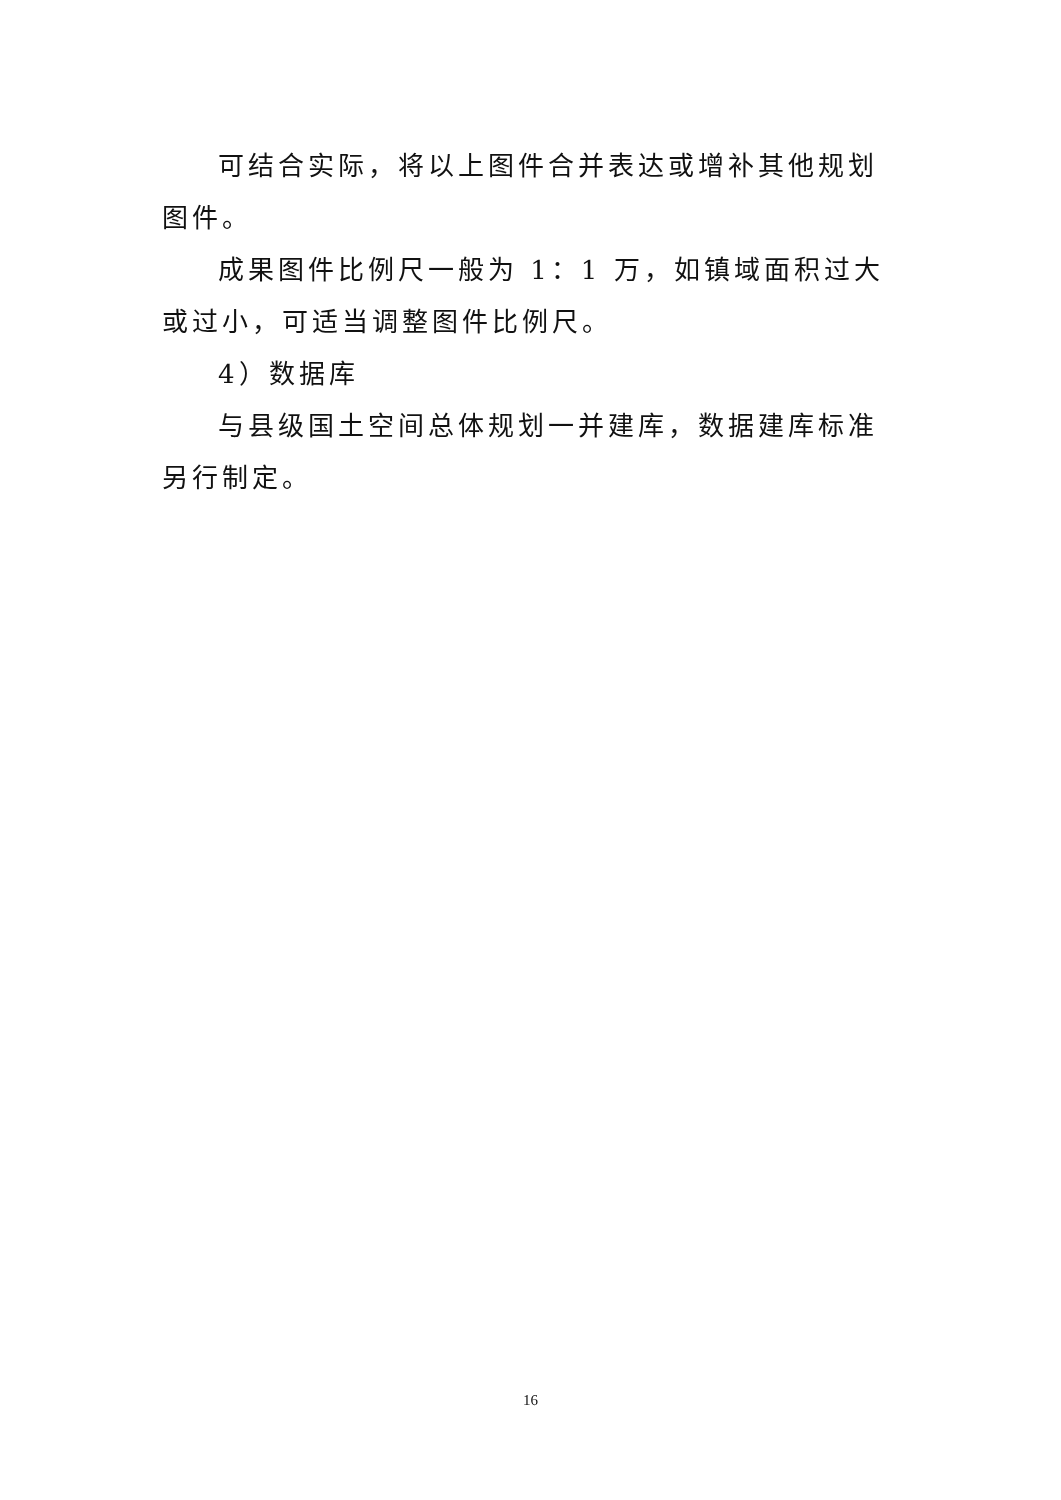可结合实际，将以上图件合并表达或增补其他规划图件。
成果图件比例尺一般为 1：1 万，如镇域面积过大或过小，可适当调整图件比例尺。
4）数据库
与县级国土空间总体规划一并建库，数据建库标准另行制定。
16